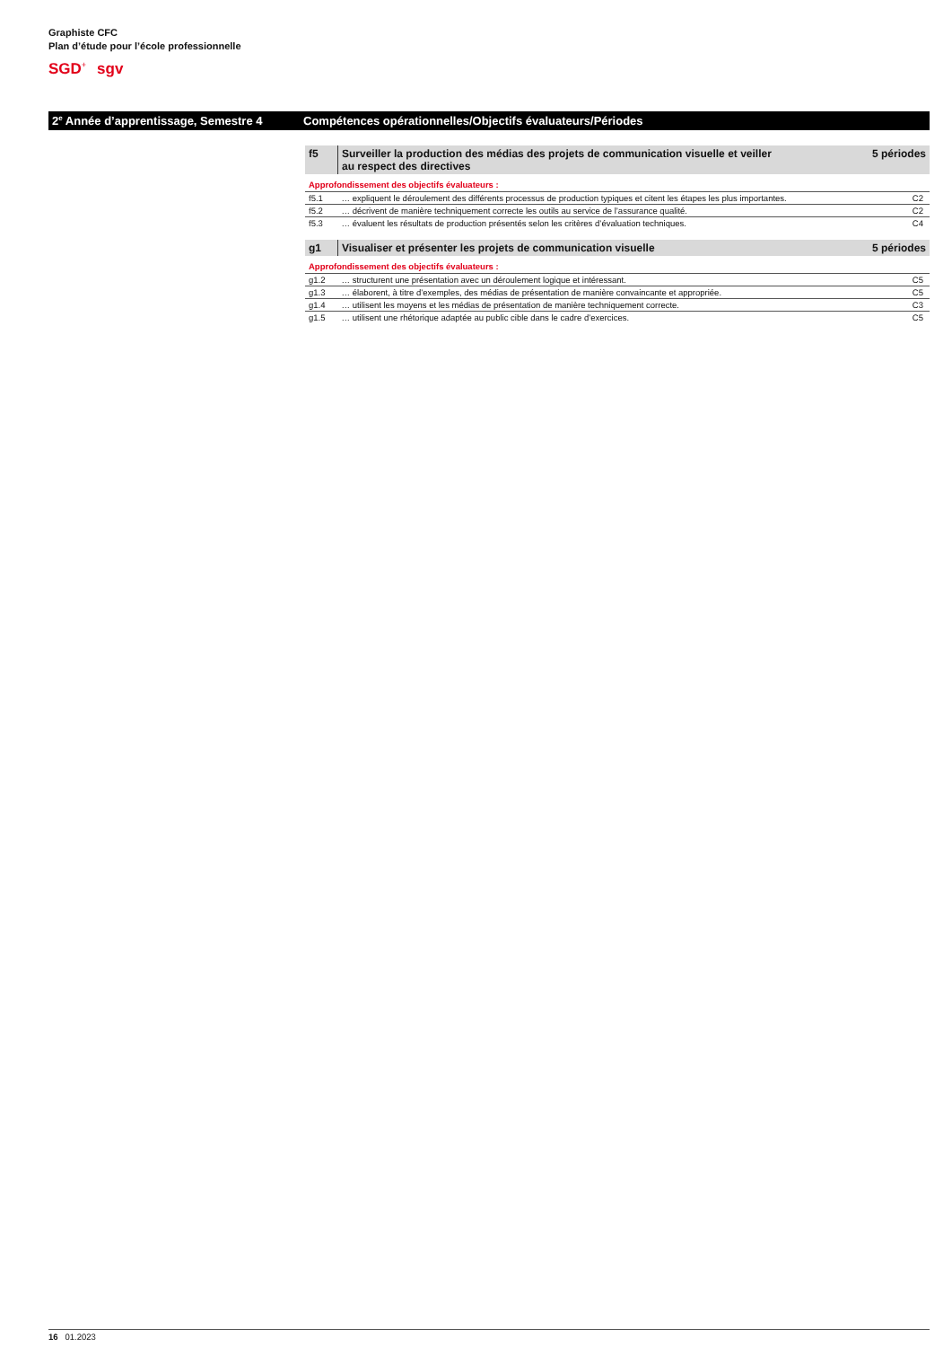Graphiste CFC
Plan d’étude pour l’école professionnelle
SGD<sup>+</sup> sgv
2<sup>e</sup> Année d’apprentissage, Semestre 4
Compétences opérationnelles/Objectifs évaluateurs/Périodes
| f5 | Surveiller la production des médias des projets de communication visuelle et veiller au respect des directives | 5 périodes |
| Approfondissement des objectifs évaluateurs : | | |
| f5.1 | … expliquent le déroulement des différents processus de production typiques et citent les étapes les plus importantes. | C2 |
| f5.2 | … décrivent de manière techniquement correcte les outils au service de l’assurance qualité. | C2 |
| f5.3 | … évaluent les résultats de production présentés selon les critères d’évaluation techniques. | C4 |
| g1 | Visualiser et présenter les projets de communication visuelle | 5 périodes |
| Approfondissement des objectifs évaluateurs : | | |
| g1.2 | … structurent une présentation avec un déroulement logique et intéressant. | C5 |
| g1.3 | … élaborent, à titre d’exemples, des médias de présentation de manière convaincante et appropriée. | C5 |
| g1.4 | … utilisent les moyens et les médias de présentation de manière techniquement correcte. | C3 |
| g1.5 | … utilisent une rhétorique adaptée au public cible dans le cadre d’exercices. | C5 |
16 01.2023